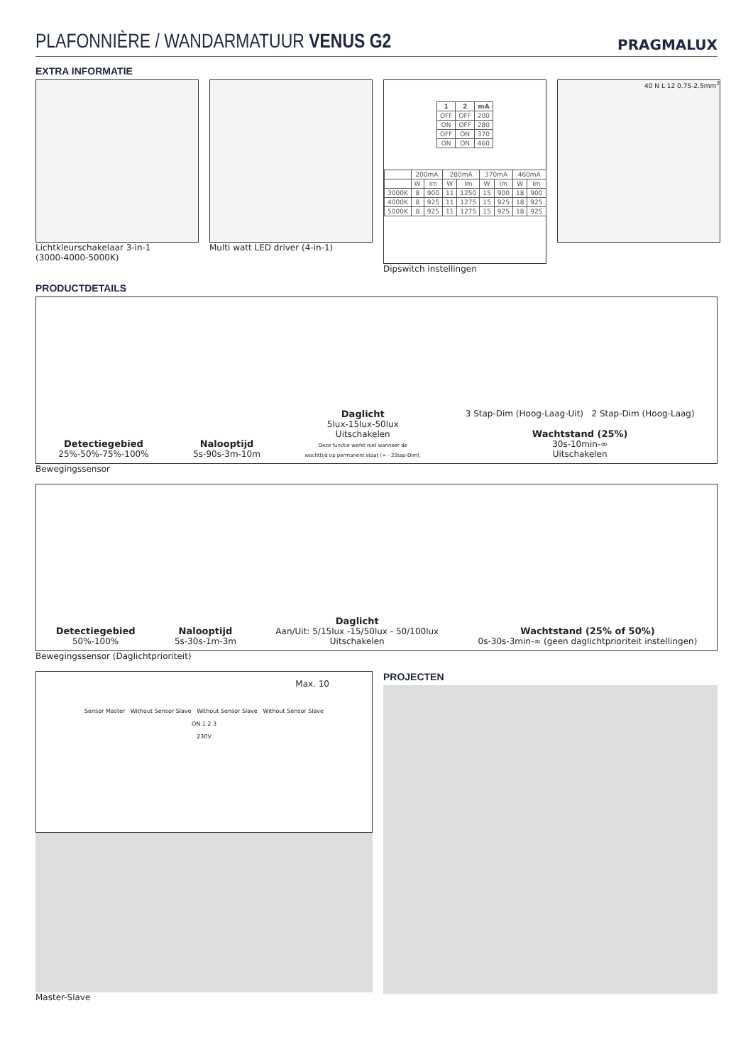PLAFONNIÈRE / WANDARMATUUR VENUS G2
PRAGMALUX
EXTRA INFORMATIE
Lichtkleurschakelaar 3-in-1
(3000-4000-5000K)
Multi watt LED driver (4-in-1)
| 1 | 2 | mA |
| --- | --- | --- |
| OFF | OFF | 200 |
| ON | OFF | 280 |
| OFF | ON | 370 |
| ON | ON | 460 |
| | 200mA | | 280mA | | 370mA | | 460mA | |
| | W | lm | W | lm | W | lm | W | lm |
| 3000K | 8 | 900 | 11 | 1250 | 15 | 900 | 18 | 900 |
| 4000K | 8 | 925 | 11 | 1275 | 15 | 925 | 18 | 925 |
| 5000K | 8 | 925 | 11 | 1275 | 15 | 925 | 18 | 925 |
Dipswitch instellingen
40 N L 12 0.75-2.5mm<sup>2</sup>
PRODUCTDETAILS
Detectiegebied
25%-50%-75%-100%
Nalooptijd
5s-90s-3m-10m
Daglicht
5lux-15lux-50lux
Uitschakelen
Deze functie werkt niet wanneer de
wachttijd op permanent staat (∞ - 2Stap-Dim).
3 Stap-Dim (Hoog-Laag-Uit) 2 Stap-Dim (Hoog-Laag)
Wachtstand (25%)
30s-10min-∞
Uitschakelen
Bewegingssensor
Detectiegebied
50%-100%
Nalooptijd
5s-30s-1m-3m
Daglicht
Aan/Uit: 5/15lux -15/50lux - 50/100lux
Uitschakelen
Wachtstand (25% of 50%)
0s-30s-3min-∞ (geen daglichtprioriteit instellingen)
Bewegingssensor (Daglichtprioriteit)
Max. 10
Sensor Master Without Sensor Slave Without Sensor Slave Without Sensor Slave
ON 1 2 3
230V
Master-Slave
PROJECTEN